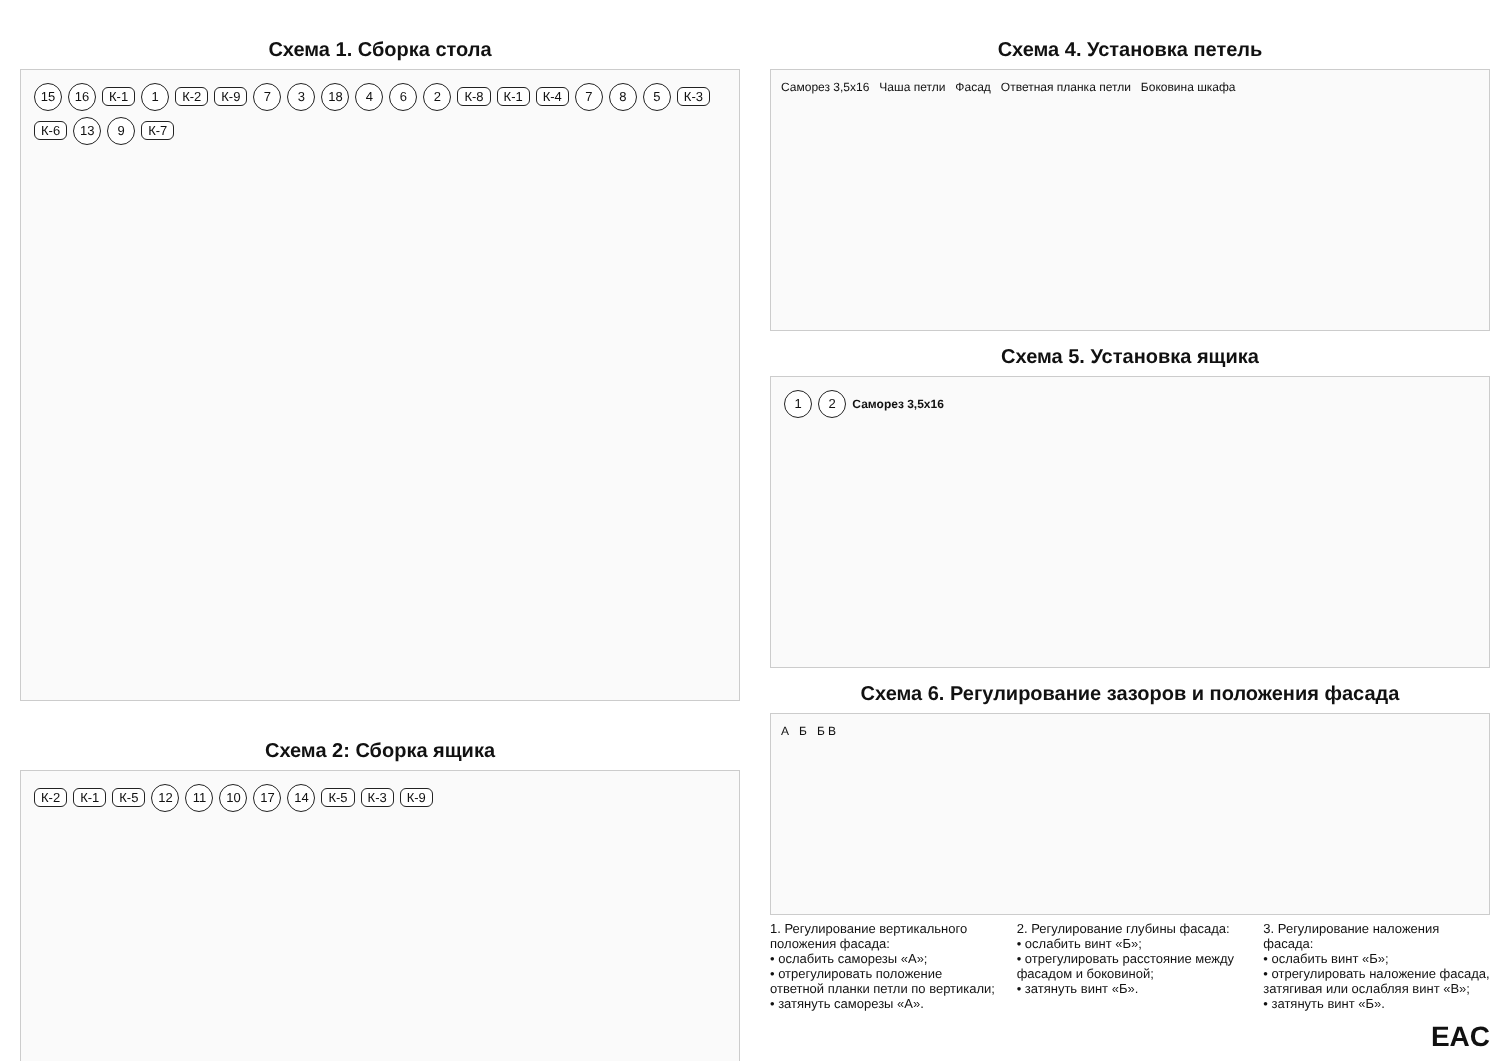Схема 1. Сборка стола
15 16 К-1 1 К-2 К-9 7 3 18 4 6 2 К-8 К-1 К-4 7 8 5 К-3 К-6 13 9 К-7
Схема 2: Сборка ящика
К-2 К-1 К-5 12 11 10 17 14 К-5 К-3 К-9
Схема 4. Установка петель
Саморез 3,5х16 Чаша петли Фасад Ответная планка петли Боковина шкафа
Схема 5. Установка ящика
1 2 Саморез 3,5х16
Схема 6. Регулирование зазоров и положения фасада
А Б Б В
1. Регулирование вертикального положения фасада:
• ослабить саморезы «А»;
• отрегулировать положение ответной планки петли по вертикали;
• затянуть саморезы «А».
2. Регулирование глубины фасада:
• ослабить винт «Б»;
• отрегулировать расстояние между фасадом и боковиной;
• затянуть винт «Б».
3. Регулирование наложения фасада:
• ослабить винт «Б»;
• отрегулировать наложение фасада, затягивая или ослабляя винт «В»;
• затянуть винт «Б».
EAC